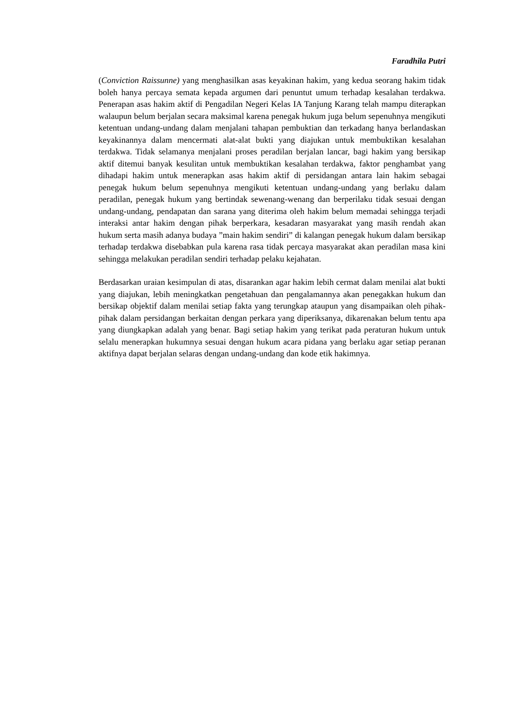Faradhila Putri
(Conviction Raissunne) yang menghasilkan asas keyakinan hakim, yang kedua seorang hakim tidak boleh hanya percaya semata kepada argumen dari penuntut umum terhadap kesalahan terdakwa. Penerapan asas hakim aktif di Pengadilan Negeri Kelas IA Tanjung Karang telah mampu diterapkan walaupun belum berjalan secara maksimal karena penegak hukum juga belum sepenuhnya mengikuti ketentuan undang-undang dalam menjalani tahapan pembuktian dan terkadang hanya berlandaskan keyakinannya dalam mencermati alat-alat bukti yang diajukan untuk membuktikan kesalahan terdakwa. Tidak selamanya menjalani proses peradilan berjalan lancar, bagi hakim yang bersikap aktif ditemui banyak kesulitan untuk membuktikan kesalahan terdakwa, faktor penghambat yang dihadapi hakim untuk menerapkan asas hakim aktif di persidangan antara lain hakim sebagai penegak hukum belum sepenuhnya mengikuti ketentuan undang-undang yang berlaku dalam peradilan, penegak hukum yang bertindak sewenang-wenang dan berperilaku tidak sesuai dengan undang-undang, pendapatan dan sarana yang diterima oleh hakim belum memadai sehingga terjadi interaksi antar hakim dengan pihak berperkara, kesadaran masyarakat yang masih rendah akan hukum serta masih adanya budaya ”main hakim sendiri” di kalangan penegak hukum dalam bersikap terhadap terdakwa disebabkan pula karena rasa tidak percaya masyarakat akan peradilan masa kini sehingga melakukan peradilan sendiri terhadap pelaku kejahatan.
Berdasarkan uraian kesimpulan di atas, disarankan agar hakim lebih cermat dalam menilai alat bukti yang diajukan, lebih meningkatkan pengetahuan dan pengalamannya akan penegakkan hukum dan bersikap objektif dalam menilai setiap fakta yang terungkap ataupun yang disampaikan oleh pihak-pihak dalam persidangan berkaitan dengan perkara yang diperiksanya, dikarenakan belum tentu apa yang diungkapkan adalah yang benar. Bagi setiap hakim yang terikat pada peraturan hukum untuk selalu menerapkan hukumnya sesuai dengan hukum acara pidana yang berlaku agar setiap peranan aktifnya dapat berjalan selaras dengan undang-undang dan kode etik hakimnya.